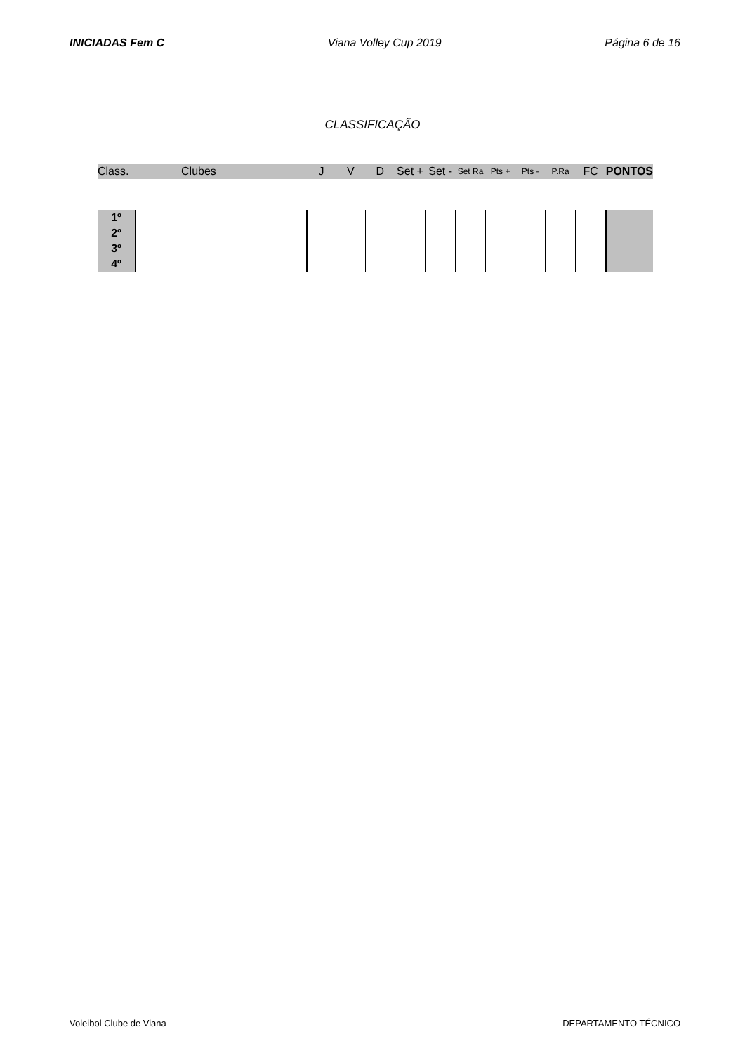INICIADAS Fem C Viana Volley Cup 2019 Página 6 de 16
CLASSIFICAÇÃO
| Class. | Clubes | J | V | D | Set + | Set - | Set Ra | Pts + | Pts - | P.Ra | FC | PONTOS |
| --- | --- | --- | --- | --- | --- | --- | --- | --- | --- | --- | --- | --- |
| 1º | | | | | | | | | | | | |
| 2º | | | | | | | | | | | | |
| 3º | | | | | | | | | | | | |
| 4º | | | | | | | | | | | | |
Voleibol Clube de Viana DEPARTAMENTO TÉCNICO